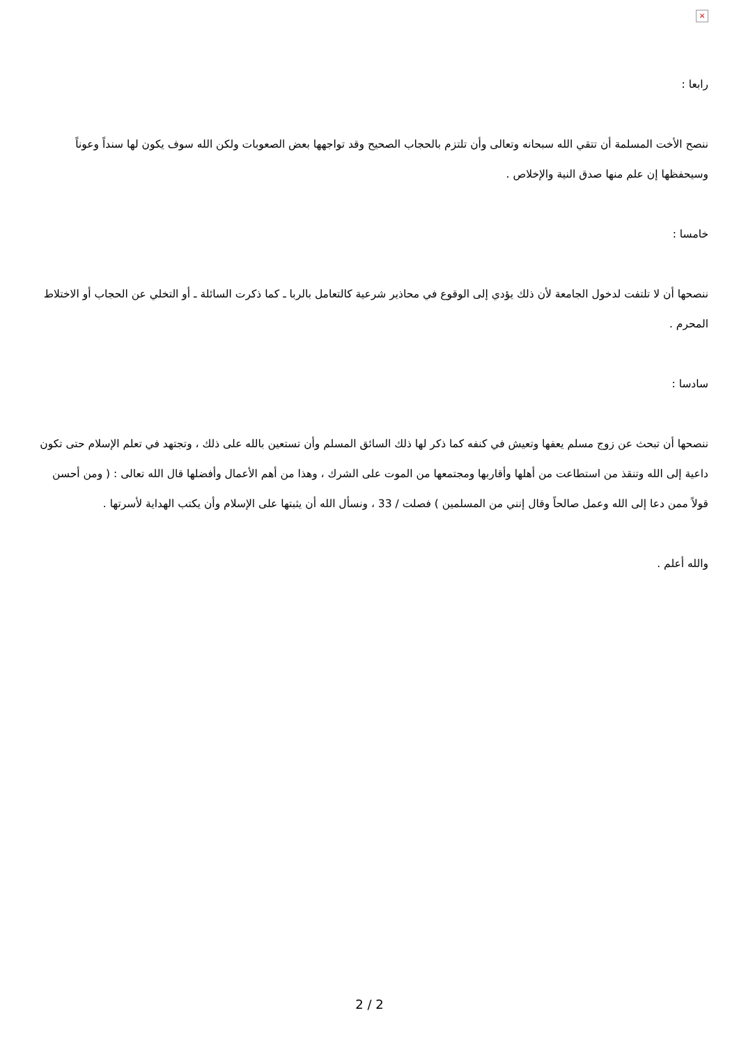×
رابعا :
ننصح الأخت المسلمة أن تتقي الله سبحانه وتعالى وأن تلتزم بالحجاب الصحيح وقد تواجهها بعض الصعوبات ولكن الله سوف يكون لها سنداً وعوناً وسيحفظها إن علم منها صدق النية والإخلاص .
خامسا :
ننصحها أن لا تلتفت لدخول الجامعة لأن ذلك يؤدي إلى الوقوع في محاذير شرعية كالتعامل بالربا ـ كما ذكرت السائلة ـ أو التخلي عن الحجاب أو الاختلاط المحرم .
سادسا :
ننصحها أن تبحث عن زوج مسلم يعفها وتعيش في كنفه كما ذكر لها ذلك السائق المسلم وأن تستعين بالله على ذلك ، وتجتهد في تعلم الإسلام حتى تكون داعية إلى الله وتنقذ من استطاعت من أهلها وأقاربها ومجتمعها من الموت على الشرك ، وهذا من أهم الأعمال وأفضلها قال الله تعالى : ( ومن أحسن قولاً ممن دعا إلى الله وعمل صالحاً وقال إنني من المسلمين ) فصلت / 33 ، ونسأل الله أن يثبتها على الإسلام وأن يكتب الهداية لأسرتها .
والله أعلم .
2 / 2